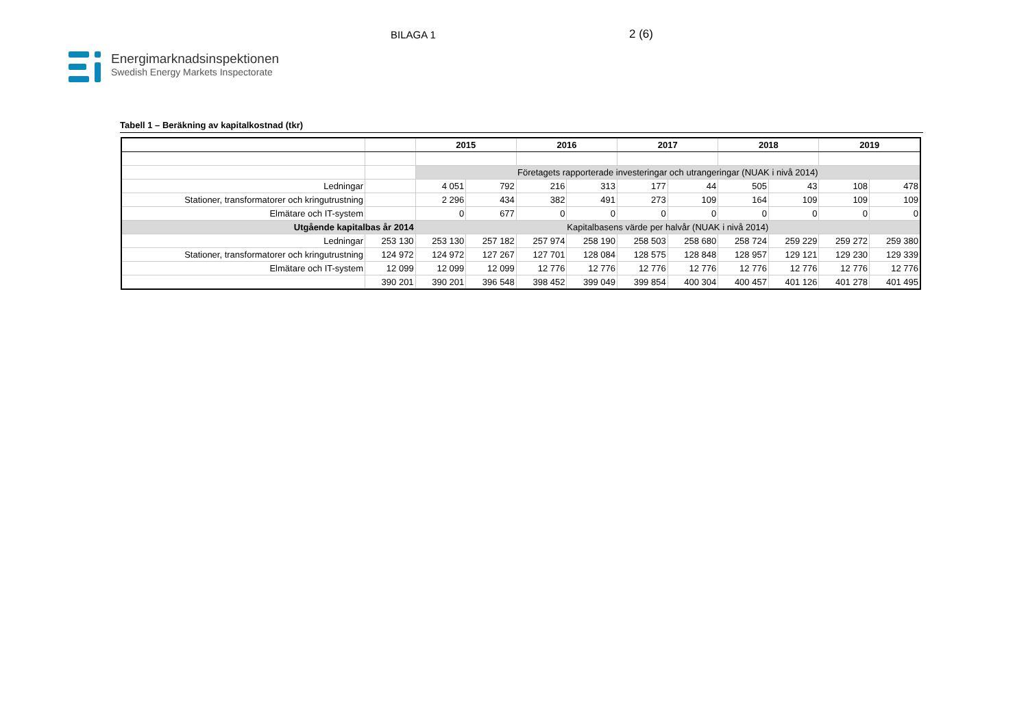BILAGA 1 2 (6)
Energimarknadsinspektionen
Swedish Energy Markets Inspectorate
Tabell 1 – Beräkning av kapitalkostnad (tkr)
| | | 2015 | | 2016 | | 2017 | | 2018 | | 2019 | |
| --- | --- | --- | --- | --- | --- | --- | --- | --- | --- | --- | --- |
| | | Företagets rapporterade investeringar och utrangeringar (NUAK i nivå 2014) | | | | | | | | | |
| Ledningar | | 4 051 | 792 | 216 | 313 | 177 | 44 | 505 | 43 | 108 | 478 |
| Stationer, transformatorer och kringutrustning | | 2 296 | 434 | 382 | 491 | 273 | 109 | 164 | 109 | 109 | 109 |
| Elmätare och IT-system | | 0 | 677 | 0 | 0 | 0 | 0 | 0 | 0 | 0 | 0 |
| Utgående kapitalbas år 2014 | | Kapitalbasens värde per halvår (NUAK i nivå 2014) | | | | | | | | | |
| Ledningar | 253 130 | 253 130 | 257 182 | 257 974 | 258 190 | 258 503 | 258 680 | 258 724 | 259 229 | 259 272 | 259 380 |
| Stationer, transformatorer och kringutrustning | 124 972 | 124 972 | 127 267 | 127 701 | 128 084 | 128 575 | 128 848 | 128 957 | 129 121 | 129 230 | 129 339 |
| Elmätare och IT-system | 12 099 | 12 099 | 12 099 | 12 776 | 12 776 | 12 776 | 12 776 | 12 776 | 12 776 | 12 776 | 12 776 |
| | 390 201 | 390 201 | 396 548 | 398 452 | 399 049 | 399 854 | 400 304 | 400 457 | 401 126 | 401 278 | 401 495 |